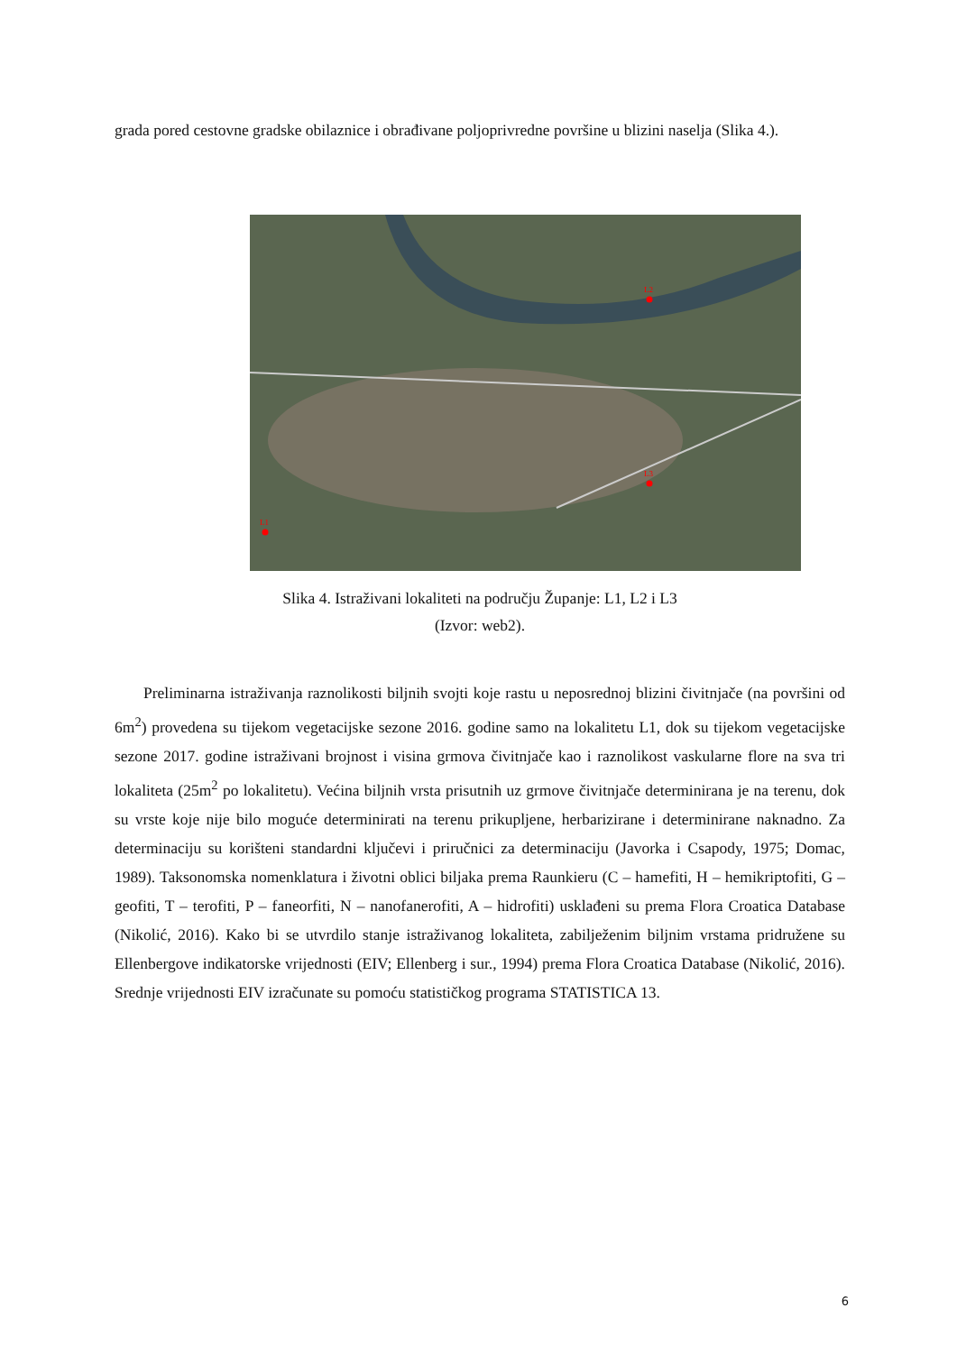grada pored cestovne gradske obilaznice i obrađivane poljoprivredne površine u blizini naselja (Slika 4.).
L2
L3
L1
Slika 4. Istraživani lokaliteti na području Županje: L1, L2 i L3
(Izvor: web2).
Preliminarna istraživanja raznolikosti biljnih svojti koje rastu u neposrednoj blizini čivitnjače (na površini od 6m<sup>2</sup>) provedena su tijekom vegetacijske sezone 2016. godine samo na lokalitetu L1, dok su tijekom vegetacijske sezone 2017. godine istraživani brojnost i visina grmova čivitnjače kao i raznolikost vaskularne flore na sva tri lokaliteta (25m<sup>2</sup> po lokalitetu). Većina biljnih vrsta prisutnih uz grmove čivitnjače determinirana je na terenu, dok su vrste koje nije bilo moguće determinirati na terenu prikupljene, herbarizirane i determinirane naknadno. Za determinaciju su korišteni standardni ključevi i priručnici za determinaciju (Javorka i Csapody, 1975; Domac, 1989). Taksonomska nomenklatura i životni oblici biljaka prema Raunkieru (C – hamefiti, H – hemikriptofiti, G – geofiti, T – terofiti, P – faneorfiti, N – nanofanerofiti, A – hidrofiti) usklađeni su prema Flora Croatica Database (Nikolić, 2016). Kako bi se utvrdilo stanje istraživanog lokaliteta, zabilježenim biljnim vrstama pridružene su Ellenbergove indikatorske vrijednosti (EIV; Ellenberg i sur., 1994) prema Flora Croatica Database (Nikolić, 2016). Srednje vrijednosti EIV izračunate su pomoću statističkog programa STATISTICA 13.
6